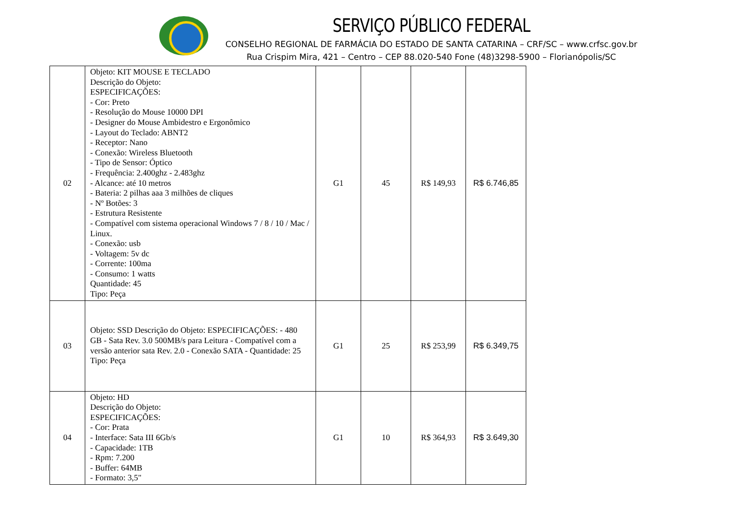SERVIÇO PÚBLICO FEDERAL
CONSELHO REGIONAL DE FARMÁCIA DO ESTADO DE SANTA CATARINA – CRF/SC – www.crfsc.gov.br
Rua Crispim Mira, 421 – Centro – CEP 88.020-540 Fone (48)3298-5900 – Florianópolis/SC
| 02 | Objeto: KIT MOUSE E TECLADO Descrição do Objeto: ESPECIFICAÇÕES: - Cor: Preto - Resolução do Mouse 10000 DPI - Designer do Mouse Ambidestro e Ergonômico - Layout do Teclado: ABNT2 - Receptor: Nano - Conexão: Wireless Bluetooth - Tipo de Sensor: Óptico - Frequência: 2.400ghz - 2.483ghz - Alcance: até 10 metros - Bateria: 2 pilhas aaa 3 milhões de cliques - Nº Botões: 3 - Estrutura Resistente - Compatível com sistema operacional Windows 7 / 8 / 10 / Mac / Linux. - Conexão: usb - Voltagem: 5v dc - Corrente: 100ma - Consumo: 1 watts Quantidade: 45 Tipo: Peça | G1 | 45 | R$ 149,93 | R$ 6.746,85 |
| 03 | Objeto: SSD Descrição do Objeto: ESPECIFICAÇÕES: - 480 GB - Sata Rev. 3.0 500MB/s para Leitura - Compatível com a versão anterior sata Rev. 2.0 - Conexão SATA - Quantidade: 25 Tipo: Peça | G1 | 25 | R$ 253,99 | R$ 6.349,75 |
| 04 | Objeto: HD Descrição do Objeto: ESPECIFICAÇÕES: - Cor: Prata - Interface: Sata III 6Gb/s - Capacidade: 1TB - Rpm: 7.200 - Buffer: 64MB - Formato: 3,5" | G1 | 10 | R$ 364,93 | R$ 3.649,30 |